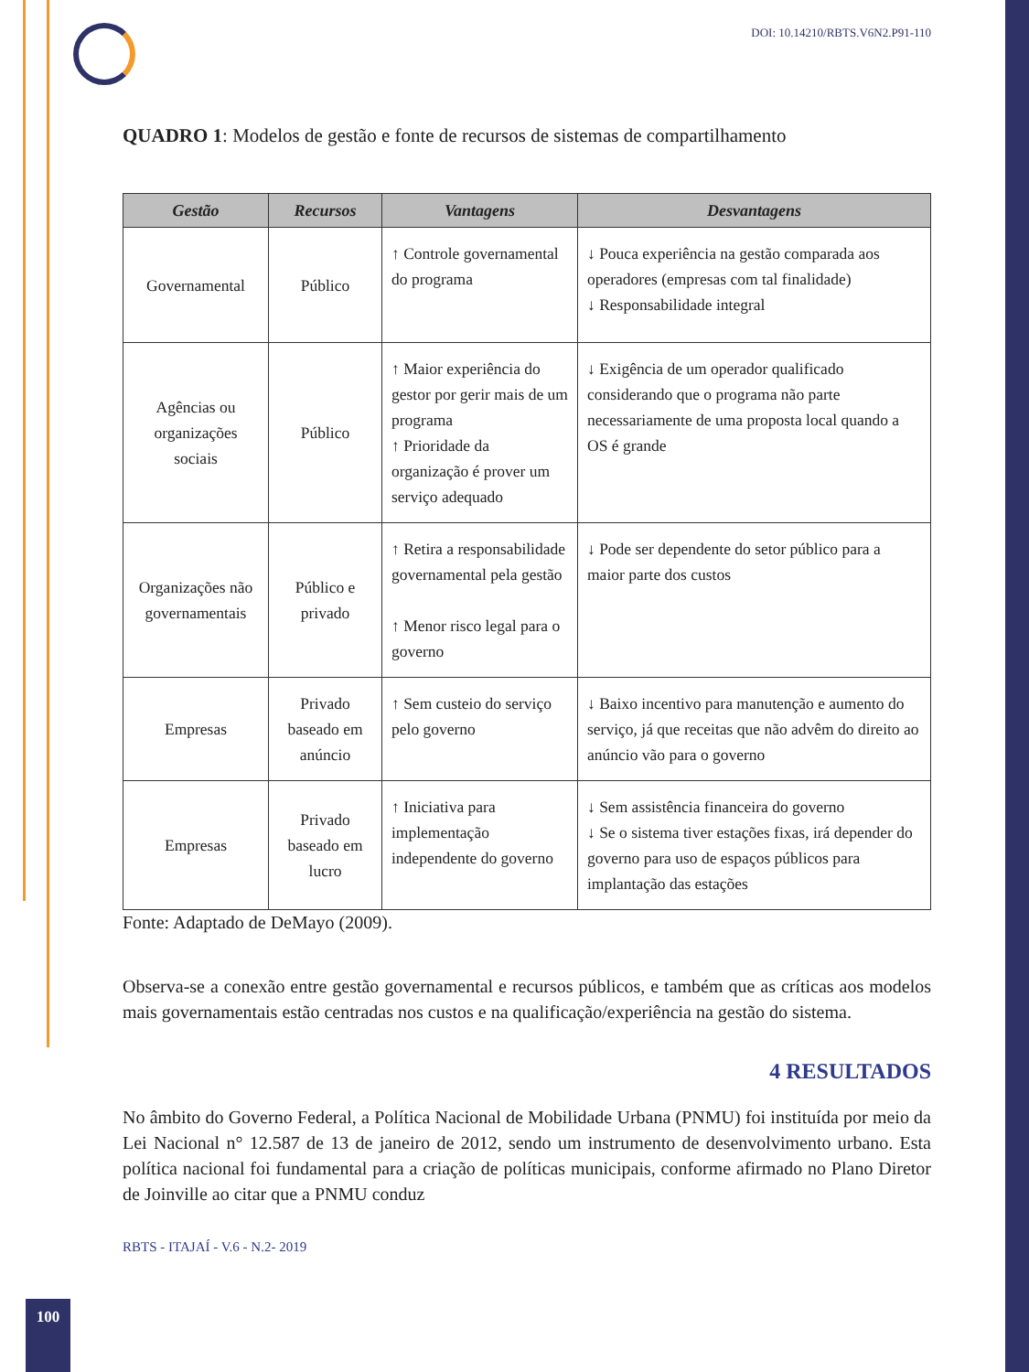DOI: 10.14210/RBTS.V6N2.P91-110
QUADRO 1: Modelos de gestão e fonte de recursos de sistemas de compartilhamento
| Gestão | Recursos | Vantagens | Desvantagens |
| --- | --- | --- | --- |
| Governamental | Público | ↑ Controle governamental do programa | ↓ Pouca experiência na gestão comparada aos operadores (empresas com tal finalidade) ↓ Responsabilidade integral |
| Agências ou organizações sociais | Público | ↑ Maior experiência do gestor por gerir mais de um programa ↑ Prioridade da organização é prover um serviço adequado | ↓ Exigência de um operador qualificado considerando que o programa não parte necessariamente de uma proposta local quando a OS é grande |
| Organizações não governamentais | Público e privado | ↑ Retira a responsabilidade governamental pela gestão ↑ Menor risco legal para o governo | ↓ Pode ser dependente do setor público para a maior parte dos custos |
| Empresas | Privado baseado em anúncio | ↑ Sem custeio do serviço pelo governo | ↓ Baixo incentivo para manutenção e aumento do serviço, já que receitas que não advêm do direito ao anúncio vão para o governo |
| Empresas | Privado baseado em lucro | ↑ Iniciativa para implementação independente do governo | ↓ Sem assistência financeira do governo ↓ Se o sistema tiver estações fixas, irá depender do governo para uso de espaços públicos para implantação das estações |
Fonte: Adaptado de DeMayo (2009).
Observa-se a conexão entre gestão governamental e recursos públicos, e também que as críticas aos modelos mais governamentais estão centradas nos custos e na qualificação/experiência na gestão do sistema.
4 RESULTADOS
No âmbito do Governo Federal, a Política Nacional de Mobilidade Urbana (PNMU) foi instituída por meio da Lei Nacional n° 12.587 de 13 de janeiro de 2012, sendo um instrumento de desenvolvimento urbano. Esta política nacional foi fundamental para a criação de políticas municipais, conforme afirmado no Plano Diretor de Joinville ao citar que a PNMU conduz
RBTS - ITAJAÍ - V.6 - N.2- 2019
100